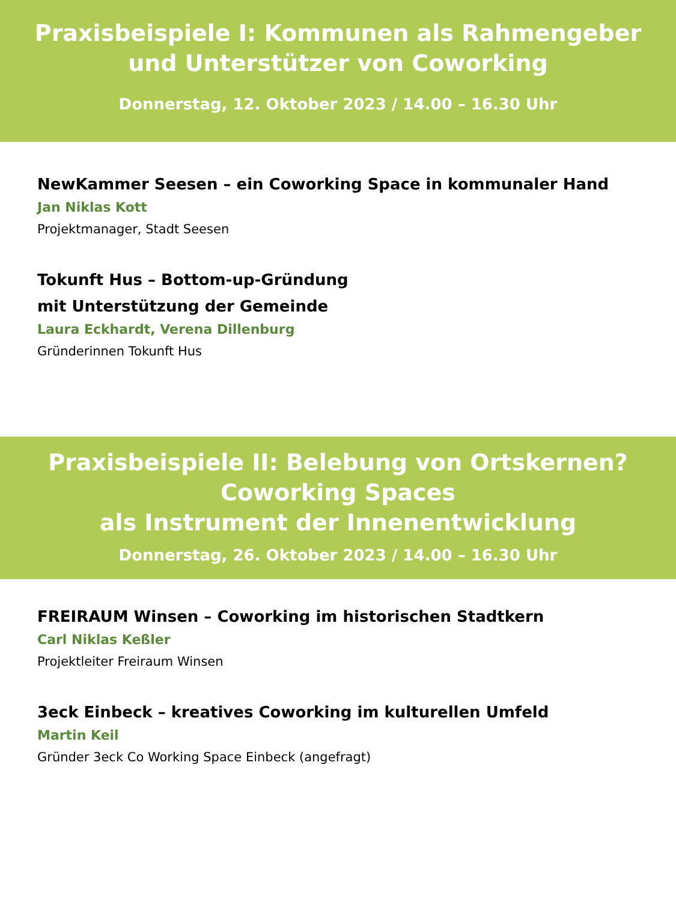Praxisbeispiele I: Kommunen als Rahmengeber
und Unterstützer von Coworking
Donnerstag, 12. Oktober 2023 / 14.00 – 16.30 Uhr
NewKammer Seesen – ein Coworking Space in kommunaler Hand
Jan Niklas Kott
Projektmanager, Stadt Seesen
Tokunft Hus – Bottom-up-Gründung
mit Unterstützung der Gemeinde
Laura Eckhardt, Verena Dillenburg
Gründerinnen Tokunft Hus
Praxisbeispiele II: Belebung von Ortskernen?
Coworking Spaces
als Instrument der Innenentwicklung
Donnerstag, 26. Oktober 2023 / 14.00 – 16.30 Uhr
FREIRAUM Winsen – Coworking im historischen Stadtkern
Carl Niklas Keßler
Projektleiter Freiraum Winsen
3eck Einbeck – kreatives Coworking im kulturellen Umfeld
Martin Keil
Gründer 3eck Co Working Space Einbeck (angefragt)